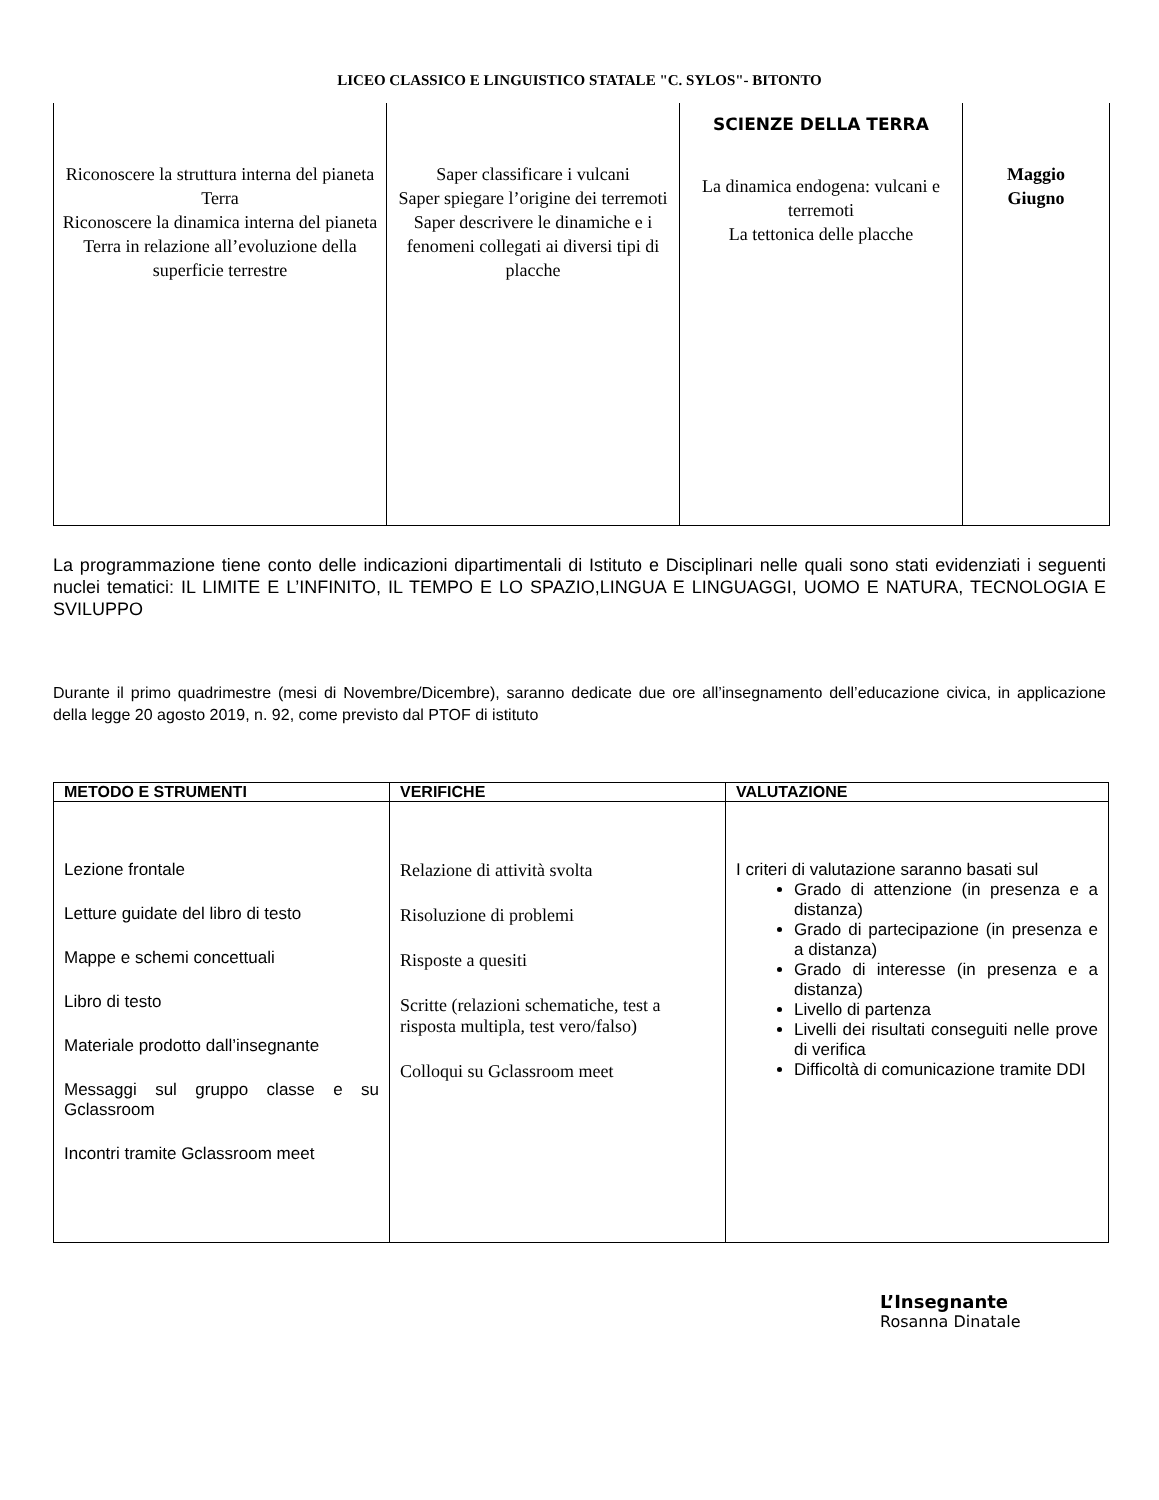LICEO CLASSICO E LINGUISTICO STATALE "C. SYLOS"- BITONTO
| Riconoscere la struttura interna del pianeta Terra Riconoscere la dinamica interna del pianeta Terra in relazione all’evoluzione della superficie terrestre | Saper classificare i vulcani Saper spiegare l’origine dei terremoti Saper descrivere le dinamiche e i fenomeni collegati ai diversi tipi di placche | SCIENZE DELLA TERRA La dinamica endogena: vulcani e terremoti La tettonica delle placche | Maggio Giugno |
La programmazione tiene conto delle indicazioni dipartimentali di Istituto e Disciplinari nelle quali sono stati evidenziati i seguenti nuclei tematici: IL LIMITE E L’INFINITO, IL TEMPO E LO SPAZIO,LINGUA E LINGUAGGI, UOMO E NATURA, TECNOLOGIA E SVILUPPO
Durante il primo quadrimestre (mesi di Novembre/Dicembre), saranno dedicate due ore all’insegnamento dell’educazione civica, in applicazione della legge 20 agosto 2019, n. 92, come previsto dal PTOF di istituto
| METODO E STRUMENTI | VERIFICHE | VALUTAZIONE |
| --- | --- | --- |
| Lezione frontale Letture guidate del libro di testo Mappe e schemi concettuali Libro di testo Materiale prodotto dall’insegnante Messaggi sul gruppo classe e su Gclassroom Incontri tramite Gclassroom meet | Relazione di attività svolta Risoluzione di problemi Risposte a quesiti Scritte (relazioni schematiche, test a risposta multipla, test vero/falso) Colloqui su Gclassroom meet | I criteri di valutazione saranno basati sul Grado di attenzione (in presenza e a distanza) Grado di partecipazione (in presenza e a distanza) Grado di interesse (in presenza e a distanza) Livello di partenza Livelli dei risultati conseguiti nelle prove di verifica Difficoltà di comunicazione tramite DDI |
L’Insegnante
Rosanna Dinatale